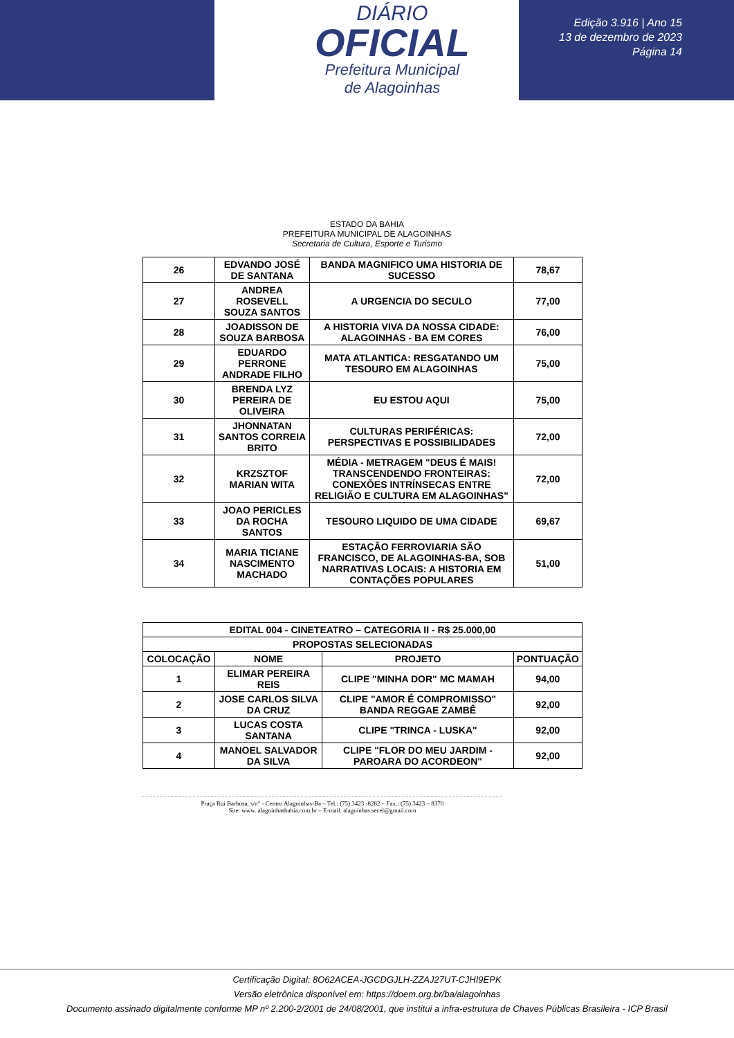DIÁRIO
OFICIAL
Prefeitura Municipal
de Alagoinhas
Edição 3.916 | Ano 15
13 de dezembro de 2023
Página 14
ESTADO DA BAHIA
PREFEITURA MUNICIPAL DE ALAGOINHAS
Secretaria de Cultura, Esporte e Turismo
| 26 | EDVANDO JOSÉ DE SANTANA | BANDA MAGNIFICO UMA HISTORIA DE SUCESSO | 78,67 |
| 27 | ANDREA ROSEVELL SOUZA SANTOS | A URGENCIA DO SECULO | 77,00 |
| 28 | JOADISSON DE SOUZA BARBOSA | A HISTORIA VIVA DA NOSSA CIDADE: ALAGOINHAS - BA EM CORES | 76,00 |
| 29 | EDUARDO PERRONE ANDRADE FILHO | MATA ATLANTICA: RESGATANDO UM TESOURO EM ALAGOINHAS | 75,00 |
| 30 | BRENDA LYZ PEREIRA DE OLIVEIRA | EU ESTOU AQUI | 75,00 |
| 31 | JHONNATAN SANTOS CORREIA BRITO | CULTURAS PERIFÉRICAS: PERSPECTIVAS E POSSIBILIDADES | 72,00 |
| 32 | KRZSZTOF MARIAN WITA | MÉDIA - METRAGEM "DEUS É MAIS! TRANSCENDENDO FRONTEIRAS: CONEXÕES INTRÍNSECAS ENTRE RELIGIÃO E CULTURA EM ALAGOINHAS" | 72,00 |
| 33 | JOAO PERICLES DA ROCHA SANTOS | TESOURO LIQUIDO DE UMA CIDADE | 69,67 |
| 34 | MARIA TICIANE NASCIMENTO MACHADO | ESTAÇÃO FERROVIARIA SÃO FRANCISCO, DE ALAGOINHAS-BA, SOB NARRATIVAS LOCAIS: A HISTORIA EM CONTAÇÕES POPULARES | 51,00 |
| EDITAL 004 - CINETEATRO – CATEGORIA II - R$ 25.000,00 | | | |
| --- | --- | --- | --- |
| PROPOSTAS SELECIONADAS | | | |
| COLOCAÇÃO | NOME | PROJETO | PONTUAÇÃO |
| 1 | ELIMAR PEREIRA REIS | CLIPE "MINHA DOR" MC MAMAH | 94,00 |
| 2 | JOSE CARLOS SILVA DA CRUZ | CLIPE "AMOR É COMPROMISSO" BANDA REGGAE ZAMBÊ | 92,00 |
| 3 | LUCAS COSTA SANTANA | CLIPE "TRINCA - LUSKA" | 92,00 |
| 4 | MANOEL SALVADOR DA SILVA | CLIPE "FLOR DO MEU JARDIM - PAROARA DO ACORDEON" | 92,00 |
Praça Rui Barbosa, s/n° - Centro Alagoinhas-Ba – Tel.: (75) 3423 -8282 – Fax.: (75) 3423 – 8370
Site: www. alagoinhasbahia.com.br – E-mail: alagoinhas.secel@gmail.com
Certificação Digital: 8O62ACEA-JGCDGJLH-ZZAJ27UT-CJHI9EPK
Versão eletrônica disponível em: https://doem.org.br/ba/alagoinhas
Documento assinado digitalmente conforme MP nº 2.200-2/2001 de 24/08/2001, que institui a infra-estrutura de Chaves Públicas Brasileira - ICP Brasil